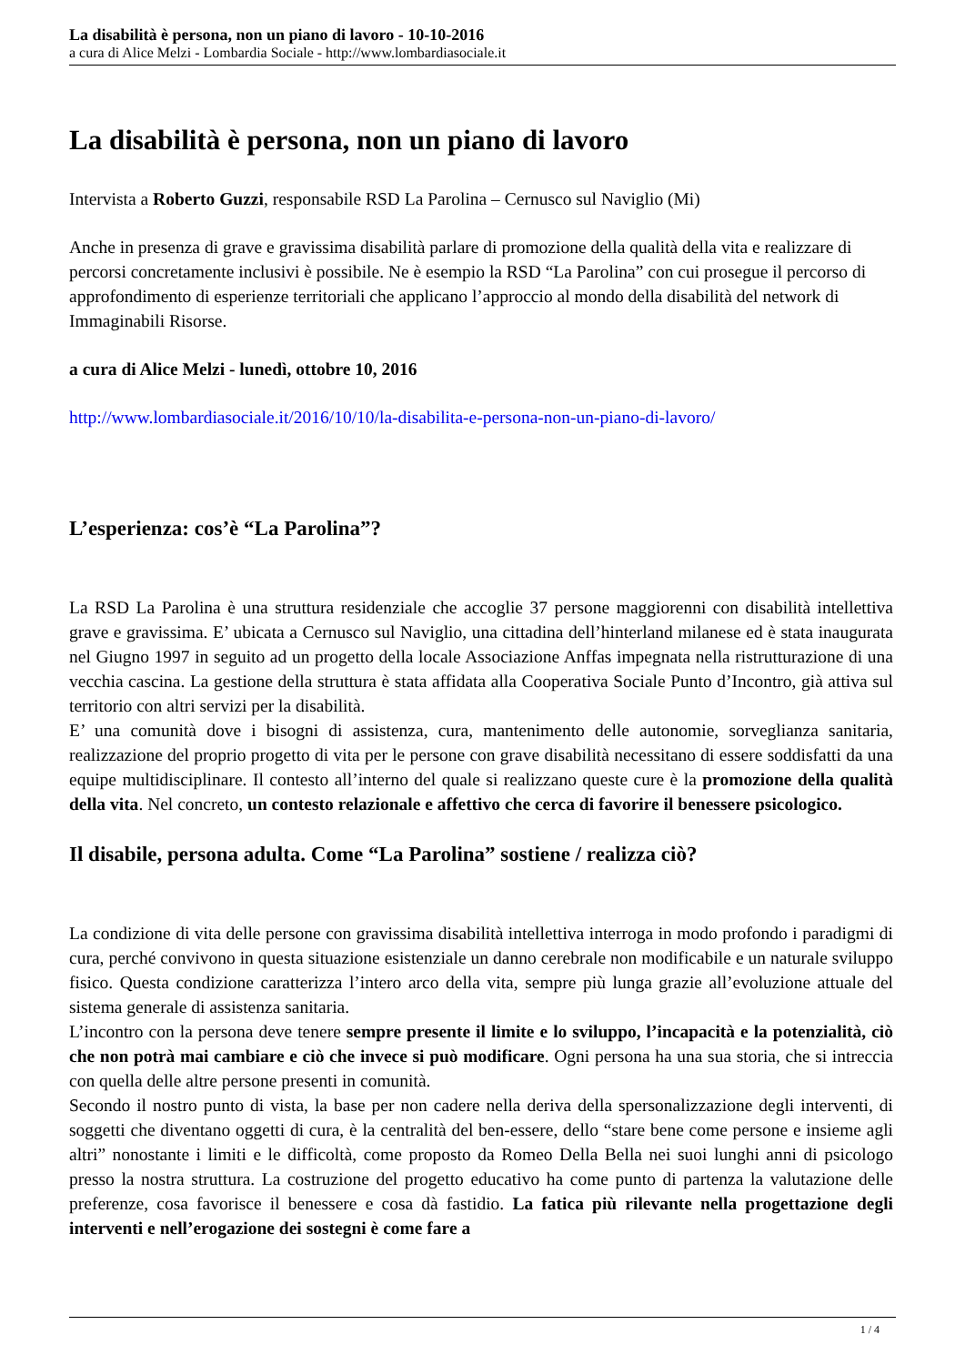La disabilità è persona, non un piano di lavoro - 10-10-2016
a cura di Alice Melzi - Lombardia Sociale - http://www.lombardiasociale.it
La disabilità è persona, non un piano di lavoro
Intervista a Roberto Guzzi, responsabile RSD La Parolina – Cernusco sul Naviglio (Mi)
Anche in presenza di grave e gravissima disabilità parlare di promozione della qualità della vita e realizzare di percorsi concretamente inclusivi è possibile. Ne è esempio la RSD “La Parolina” con cui prosegue il percorso di approfondimento di esperienze territoriali che applicano l’approccio al mondo della disabilità del network di Immaginabili Risorse.
a cura di Alice Melzi - lunedì, ottobre 10, 2016
http://www.lombardiasociale.it/2016/10/10/la-disabilita-e-persona-non-un-piano-di-lavoro/
L’esperienza: cos’è “La Parolina”?
La RSD La Parolina è una struttura residenziale che accoglie 37 persone maggiorenni con disabilità intellettiva grave e gravissima. E’ ubicata a Cernusco sul Naviglio, una cittadina dell’hinterland milanese ed è stata inaugurata nel Giugno 1997 in seguito ad un progetto della locale Associazione Anffas impegnata nella ristrutturazione di una vecchia cascina. La gestione della struttura è stata affidata alla Cooperativa Sociale Punto d’Incontro, già attiva sul territorio con altri servizi per la disabilità.
E’ una comunità dove i bisogni di assistenza, cura, mantenimento delle autonomie, sorveglianza sanitaria, realizzazione del proprio progetto di vita per le persone con grave disabilità necessitano di essere soddisfatti da una equipe multidisciplinare. Il contesto all’interno del quale si realizzano queste cure è la promozione della qualità della vita. Nel concreto, un contesto relazionale e affettivo che cerca di favorire il benessere psicologico.
Il disabile, persona adulta. Come “La Parolina” sostiene / realizza ciò?
La condizione di vita delle persone con gravissima disabilità intellettiva interroga in modo profondo i paradigmi di cura, perché convivono in questa situazione esistenziale un danno cerebrale non modificabile e un naturale sviluppo fisico. Questa condizione caratterizza l’intero arco della vita, sempre più lunga grazie all’evoluzione attuale del sistema generale di assistenza sanitaria.
L’incontro con la persona deve tenere sempre presente il limite e lo sviluppo, l’incapacità e la potenzialità, ciò che non potrà mai cambiare e ciò che invece si può modificare. Ogni persona ha una sua storia, che si intreccia con quella delle altre persone presenti in comunità.
Secondo il nostro punto di vista, la base per non cadere nella deriva della spersonalizzazione degli interventi, di soggetti che diventano oggetti di cura, è la centralità del ben-essere, dello “stare bene come persone e insieme agli altri” nonostante i limiti e le difficoltà, come proposto da Romeo Della Bella nei suoi lunghi anni di psicologo presso la nostra struttura. La costruzione del progetto educativo ha come punto di partenza la valutazione delle preferenze, cosa favorisce il benessere e cosa dà fastidio. La fatica più rilevante nella progettazione degli interventi e nell’erogazione dei sostegni è come fare a
1 / 4